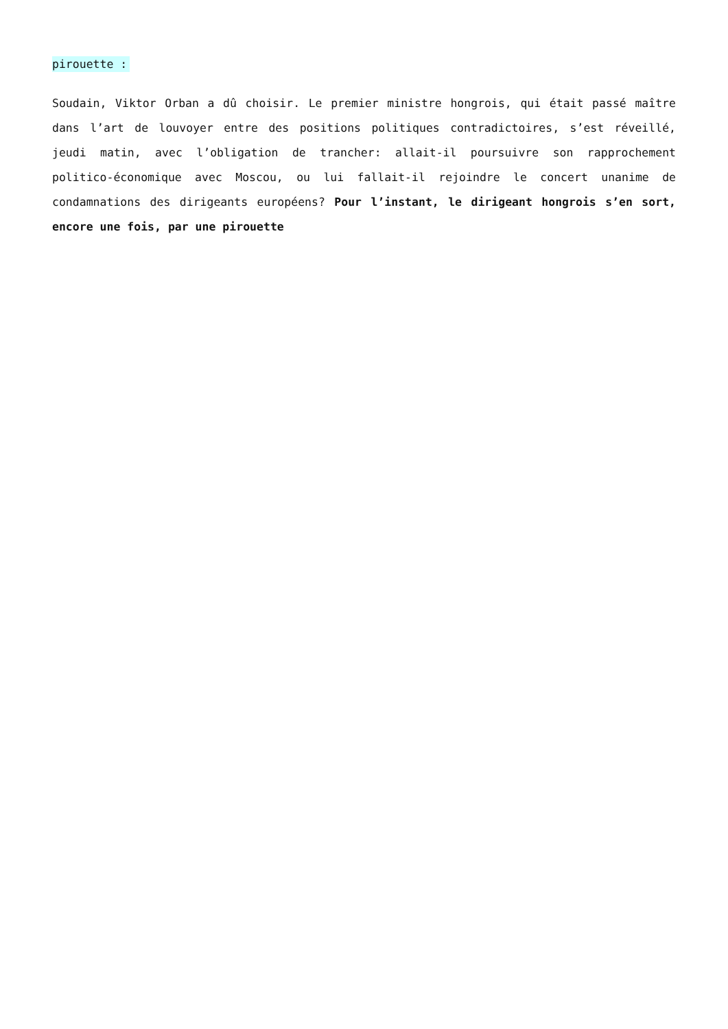pirouette :
Soudain, Viktor Orban a dû choisir. Le premier ministre hongrois, qui était passé maître dans l’art de louvoyer entre des positions politiques contradictoires, s’est réveillé, jeudi matin, avec l’obligation de trancher: allait-il poursuivre son rapprochement politico-économique avec Moscou, ou lui fallait-il rejoindre le concert unanime de condamnations des dirigeants européens? Pour l’instant, le dirigeant hongrois s’en sort, encore une fois, par une pirouette